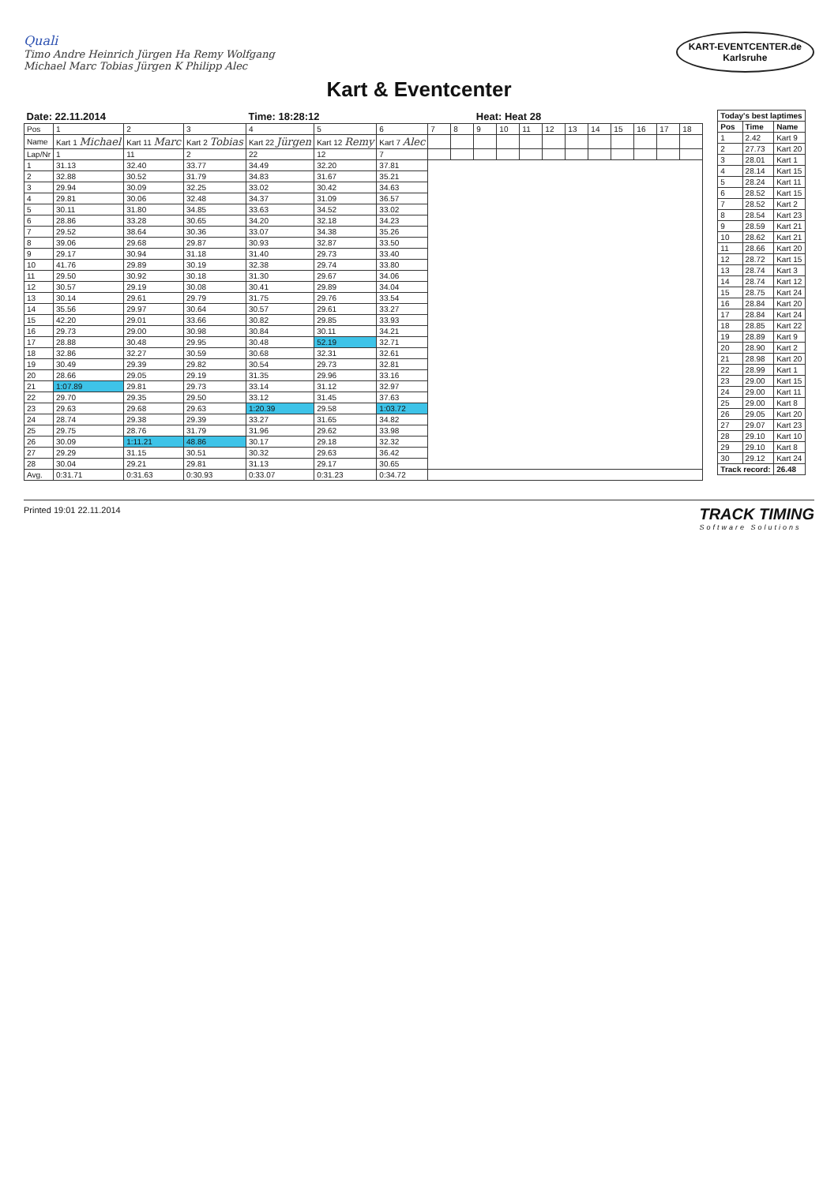Quali
Timo Andre Heinrich Jürgen Ha Remy Wolfgang
Michael Marc Tobias Jürgen K Philipp Alec
KART-EVENTCENTER.de
Karlsruhe
Kart & Eventcenter
| Date: 22.11.2014 | | | | Time: 18:28:12 | | | | | Heat: Heat 28 | | | | | | | | | |
| Pos | 1 | 2 | 3 | 4 | 5 | 6 | 7 | 8 | 9 | 10 | 11 | 12 | 13 | 14 | 15 | 16 | 17 | 18 |
| Name | Kart 1 Michael | Kart 11 Marc | Kart 2 Tobias | Kart 22 Jürgen | Kart 12 Remy | Kart 7 Alec | | | | | | | | | | | | |
| Lap/Nr | 1 | 11 | 2 | 22 | 12 | 7 | | | | | | | | | | | | |
| 1 | 31.13 | 32.40 | 33.77 | 34.49 | 32.20 | 37.81 | | | | | | | | | | | | |
| 2 | 32.88 | 30.52 | 31.79 | 34.83 | 31.67 | 35.21 | | | | | | | | | | | | |
| 3 | 29.94 | 30.09 | 32.25 | 33.02 | 30.42 | 34.63 | | | | | | | | | | | | |
| 4 | 29.81 | 30.06 | 32.48 | 34.37 | 31.09 | 36.57 | | | | | | | | | | | | |
| 5 | 30.11 | 31.80 | 34.85 | 33.63 | 34.52 | 33.02 | | | | | | | | | | | | |
| 6 | 28.86 | 33.28 | 30.65 | 34.20 | 32.18 | 34.23 | | | | | | | | | | | | |
| 7 | 29.52 | 38.64 | 30.36 | 33.07 | 34.38 | 35.26 | | | | | | | | | | | | |
| 8 | 39.06 | 29.68 | 29.87 | 30.93 | 32.87 | 33.50 | | | | | | | | | | | | |
| 9 | 29.17 | 30.94 | 31.18 | 31.40 | 29.73 | 33.40 | | | | | | | | | | | | |
| 10 | 41.76 | 29.89 | 30.19 | 32.38 | 29.74 | 33.80 | | | | | | | | | | | | |
| 11 | 29.50 | 30.92 | 30.18 | 31.30 | 29.67 | 34.06 | | | | | | | | | | | | |
| 12 | 30.57 | 29.19 | 30.08 | 30.41 | 29.89 | 34.04 | | | | | | | | | | | | |
| 13 | 30.14 | 29.61 | 29.79 | 31.75 | 29.76 | 33.54 | | | | | | | | | | | | |
| 14 | 35.56 | 29.97 | 30.64 | 30.57 | 29.61 | 33.27 | | | | | | | | | | | | |
| 15 | 42.20 | 29.01 | 33.66 | 30.82 | 29.85 | 33.93 | | | | | | | | | | | | |
| 16 | 29.73 | 29.00 | 30.98 | 30.84 | 30.11 | 34.21 | | | | | | | | | | | | |
| 17 | 28.88 | 30.48 | 29.95 | 30.48 | 52.19 | 32.71 | | | | | | | | | | | | |
| 18 | 32.86 | 32.27 | 30.59 | 30.68 | 32.31 | 32.61 | | | | | | | | | | | | |
| 19 | 30.49 | 29.39 | 29.82 | 30.54 | 29.73 | 32.81 | | | | | | | | | | | | |
| 20 | 28.66 | 29.05 | 29.19 | 31.35 | 29.96 | 33.16 | | | | | | | | | | | | |
| 21 | 1:07.89 | 29.81 | 29.73 | 33.14 | 31.12 | 32.97 | | | | | | | | | | | | |
| 22 | 29.70 | 29.35 | 29.50 | 33.12 | 31.45 | 37.63 | | | | | | | | | | | | |
| 23 | 29.63 | 29.68 | 29.63 | 1:20.39 | 29.58 | 1:03.72 | | | | | | | | | | | | |
| 24 | 28.74 | 29.38 | 29.39 | 33.27 | 31.65 | 34.82 | | | | | | | | | | | | |
| 25 | 29.75 | 28.76 | 31.79 | 31.96 | 29.62 | 33.98 | | | | | | | | | | | | |
| 26 | 30.09 | 1:11.21 | 48.86 | 30.17 | 29.18 | 32.32 | | | | | | | | | | | | |
| 27 | 29.29 | 31.15 | 30.51 | 30.32 | 29.63 | 36.42 | | | | | | | | | | | | |
| 28 | 30.04 | 29.21 | 29.81 | 31.13 | 29.17 | 30.65 | | | | | | | | | | | | |
| Avg. | 0:31.71 | 0:31.63 | 0:30.93 | 0:33.07 | 0:31.23 | 0:34.72 | | | | | | | | | | | | |
| Today's best laptimes | | |
| --- | --- | --- |
| Pos | Time | Name |
| 1 | 2.42 | Kart 9 |
| 2 | 27.73 | Kart 20 |
| 3 | 28.01 | Kart 1 |
| 4 | 28.14 | Kart 15 |
| 5 | 28.24 | Kart 11 |
| 6 | 28.52 | Kart 15 |
| 7 | 28.52 | Kart 2 |
| 8 | 28.54 | Kart 23 |
| 9 | 28.59 | Kart 21 |
| 10 | 28.62 | Kart 21 |
| 11 | 28.66 | Kart 20 |
| 12 | 28.72 | Kart 15 |
| 13 | 28.74 | Kart 3 |
| 14 | 28.74 | Kart 12 |
| 15 | 28.75 | Kart 24 |
| 16 | 28.84 | Kart 20 |
| 17 | 28.84 | Kart 24 |
| 18 | 28.85 | Kart 22 |
| 19 | 28.89 | Kart 9 |
| 20 | 28.90 | Kart 2 |
| 21 | 28.98 | Kart 20 |
| 22 | 28.99 | Kart 1 |
| 23 | 29.00 | Kart 15 |
| 24 | 29.00 | Kart 11 |
| 25 | 29.00 | Kart 8 |
| 26 | 29.05 | Kart 20 |
| 27 | 29.07 | Kart 23 |
| 28 | 29.10 | Kart 10 |
| 29 | 29.10 | Kart 8 |
| 30 | 29.12 | Kart 24 |
| Track record: | | 26.48 |
Printed 19:01 22.11.2014
TRACK TIMING
Software Solutions